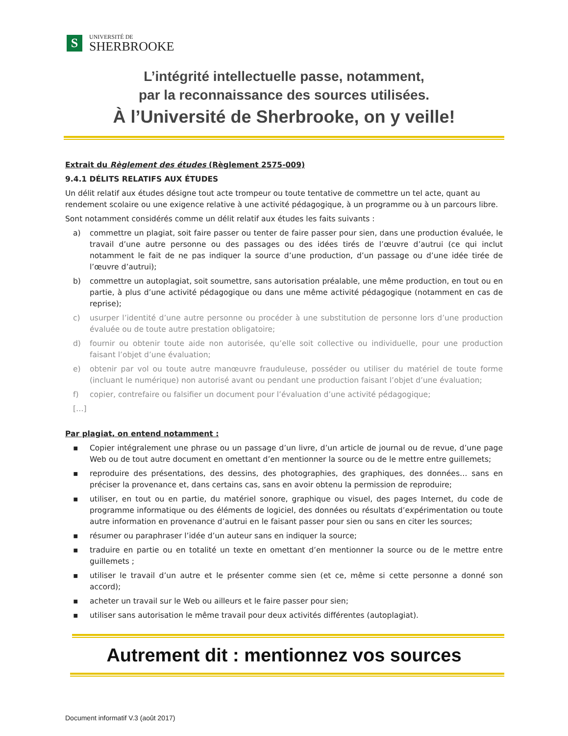S
UNIVERSITÉ DE
SHERBROOKE
L’intégrité intellectuelle passe, notamment,
par la reconnaissance des sources utilisées.
À l’Université de Sherbrooke, on y veille!
Extrait du Règlement des études (Règlement 2575-009)
9.4.1 DÉLITS RELATIFS AUX ÉTUDES
Un délit relatif aux études désigne tout acte trompeur ou toute tentative de commettre un tel acte, quant au rendement scolaire ou une exigence relative à une activité pédagogique, à un programme ou à un parcours libre.
Sont notamment considérés comme un délit relatif aux études les faits suivants :
a) commettre un plagiat, soit faire passer ou tenter de faire passer pour sien, dans une production évaluée, le travail d’une autre personne ou des passages ou des idées tirés de l’œuvre d’autrui (ce qui inclut notamment le fait de ne pas indiquer la source d’une production, d’un passage ou d’une idée tirée de l’œuvre d’autrui);
b) commettre un autoplagiat, soit soumettre, sans autorisation préalable, une même production, en tout ou en partie, à plus d’une activité pédagogique ou dans une même activité pédagogique (notamment en cas de reprise);
c) usurper l’identité d’une autre personne ou procéder à une substitution de personne lors d’une production évaluée ou de toute autre prestation obligatoire;
d) fournir ou obtenir toute aide non autorisée, qu’elle soit collective ou individuelle, pour une production faisant l’objet d’une évaluation;
e) obtenir par vol ou toute autre manœuvre frauduleuse, posséder ou utiliser du matériel de toute forme (incluant le numérique) non autorisé avant ou pendant une production faisant l’objet d’une évaluation;
f) copier, contrefaire ou falsifier un document pour l’évaluation d’une activité pédagogique;
[…]
Par plagiat, on entend notamment :
▪ Copier intégralement une phrase ou un passage d’un livre, d’un article de journal ou de revue, d’une page Web ou de tout autre document en omettant d’en mentionner la source ou de le mettre entre guillemets;
▪ reproduire des présentations, des dessins, des photographies, des graphiques, des données… sans en préciser la provenance et, dans certains cas, sans en avoir obtenu la permission de reproduire;
▪ utiliser, en tout ou en partie, du matériel sonore, graphique ou visuel, des pages Internet, du code de programme informatique ou des éléments de logiciel, des données ou résultats d’expérimentation ou toute autre information en provenance d’autrui en le faisant passer pour sien ou sans en citer les sources;
▪ résumer ou paraphraser l’idée d’un auteur sans en indiquer la source;
▪ traduire en partie ou en totalité un texte en omettant d’en mentionner la source ou de le mettre entre guillemets ;
▪ utiliser le travail d’un autre et le présenter comme sien (et ce, même si cette personne a donné son accord);
▪ acheter un travail sur le Web ou ailleurs et le faire passer pour sien;
▪ utiliser sans autorisation le même travail pour deux activités différentes (autoplagiat).
Autrement dit : mentionnez vos sources
Document informatif V.3 (août 2017)